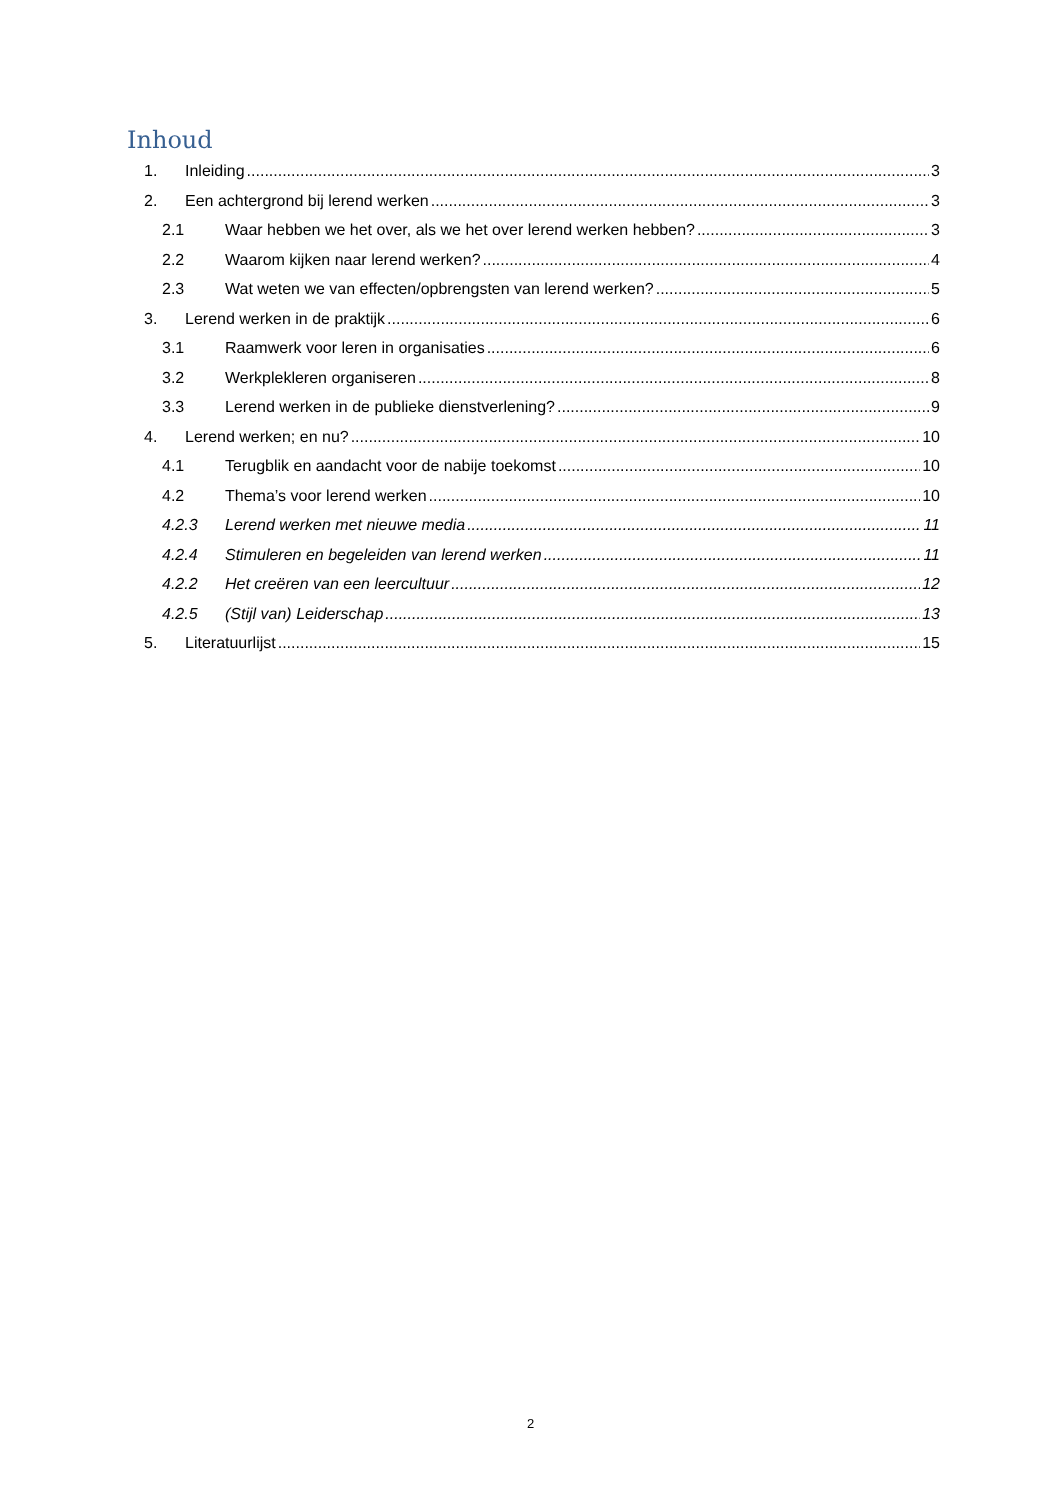Inhoud
1. Inleiding 3
2. Een achtergrond bij lerend werken 3
2.1 Waar hebben we het over, als we het over lerend werken hebben? 3
2.2 Waarom kijken naar lerend werken? 4
2.3 Wat weten we van effecten/opbrengsten van lerend werken? 5
3. Lerend werken in de praktijk 6
3.1 Raamwerk voor leren in organisaties 6
3.2 Werkplekleren organiseren 8
3.3 Lerend werken in de publieke dienstverlening? 9
4. Lerend werken; en nu? 10
4.1 Terugblik en aandacht voor de nabije toekomst 10
4.2 Thema’s voor lerend werken 10
4.2.3 Lerend werken met nieuwe media 11
4.2.4 Stimuleren en begeleiden van lerend werken 11
4.2.2 Het creëren van een leercultuur 12
4.2.5 (Stijl van) Leiderschap 13
5. Literatuurlijst 15
2